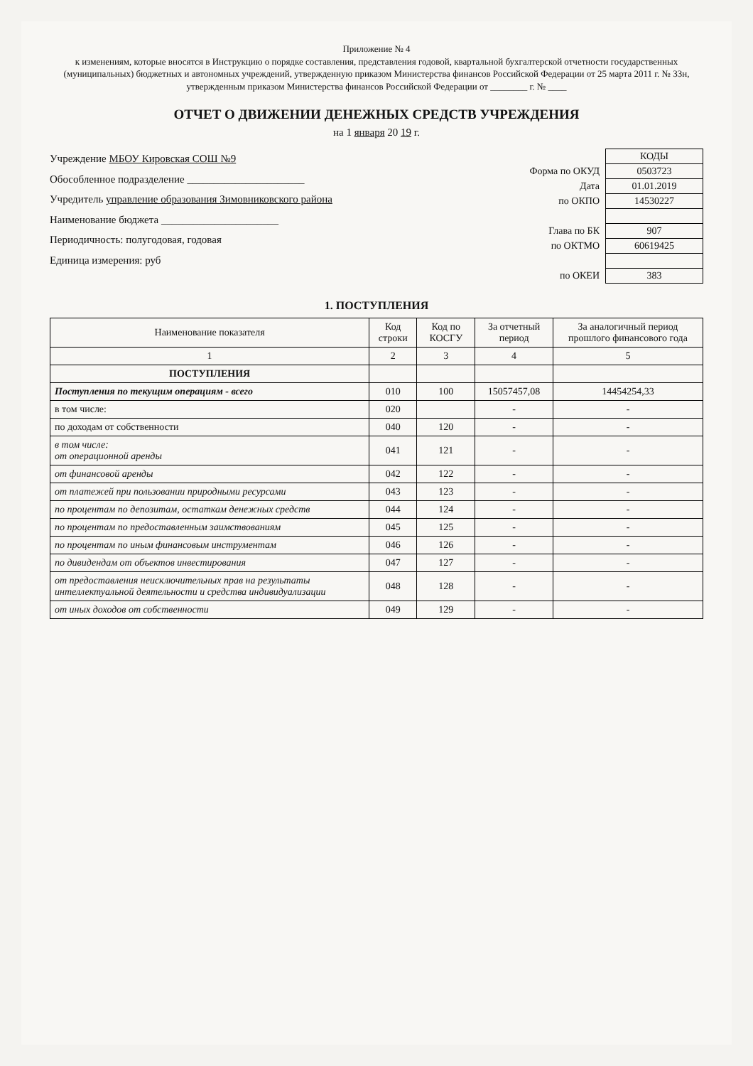Приложение № 4
к изменениям, которые вносятся в Инструкцию о порядке составления, представления годовой, квартальной бухгалтерской отчетности государственных (муниципальных) бюджетных и автономных учреждений, утвержденную приказом Министерства финансов Российской Федерации от 25 марта 2011 г. № 33н, утвержденным приказом Министерства финансов Российской Федерации от ________ г. № ____
ОТЧЕТ О ДВИЖЕНИИ ДЕНЕЖНЫХ СРЕДСТВ УЧРЕЖДЕНИЯ
на 1 января 20 19 г.
Учреждение МБОУ Кировская СОШ №9
Обособленное подразделение ______________________
Учредитель управление образования Зимовниковского района
Наименование бюджета ______________________
Периодичность: полугодовая, годовая
Единица измерения: руб
| | КОДЫ |
| Форма по ОКУД | 0503723 |
| Дата | 01.01.2019 |
| по ОКПО | 14530227 |
| Глава по БК | 907 |
| по ОКТМО | 60619425 |
| по ОКЕИ | 383 |
1. ПОСТУПЛЕНИЯ
| Наименование показателя | Код строки | Код по КОСГУ | За отчетный период | За аналогичный период прошлого финансового года |
| --- | --- | --- | --- | --- |
| 1 | 2 | 3 | 4 | 5 |
| ПОСТУПЛЕНИЯ | | | | |
| Поступления по текущим операциям - всего | 010 | 100 | 15057457,08 | 14454254,33 |
| в том числе: | 020 | | - | - |
| по доходам от собственности | 040 | 120 | - | - |
| в том числе: от операционной аренды | 041 | 121 | - | - |
| от финансовой аренды | 042 | 122 | - | - |
| от платежей при пользовании природными ресурсами | 043 | 123 | - | - |
| по процентам по депозитам, остаткам денежных средств | 044 | 124 | - | - |
| по процентам по предоставленным заимствованиям | 045 | 125 | - | - |
| по процентам по иным финансовым инструментам | 046 | 126 | - | - |
| по дивидендам от объектов инвестирования | 047 | 127 | - | - |
| от предоставления неисключительных прав на результаты интеллектуальной деятельности и средства индивидуализации | 048 | 128 | - | - |
| от иных доходов от собственности | 049 | 129 | - | - |